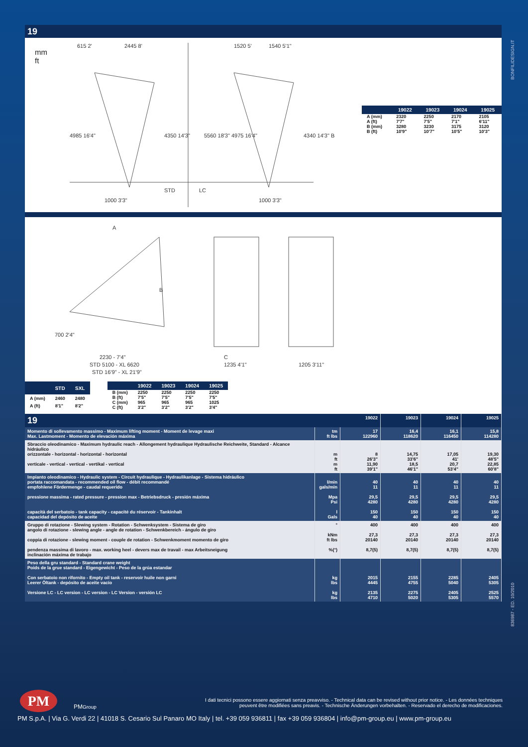BONFILIDESIGN.IT
836987 - ED. 10/2010
19
mm
ft
615 2'
2445 8'
1520 5'
1540 5'1"
4985 16'4"
4350 14'3"
5560 18'3" 4975 16'4"
4340 14'3" B
STD
LC
1000 3'3"
1000 3'3"
| | 19022 | 19023 | 19024 | 19025 |
| --- | --- | --- | --- | --- |
| A (mm) | 2320 | 2250 | 2170 | 2105 |
| A (ft) | 7'7" | 7'5" | 7'1" | 6'11" |
| B (mm) | 3280 | 3230 | 3175 | 3120 |
| B (ft) | 10'9" | 10'7" | 10'5" | 10'3" |
A
B
700 2'4"
2230 - 7'4"
STD 5100 - XL 6620
STD 16'9" - XL 21'9"
C
1235 4'1"
1205 3'11"
| | STD | SXL |
| --- | --- | --- |
| A (mm) | 2460 | 2480 |
| A (ft) | 8'1" | 8'2" |
| | 19022 | 19023 | 19024 | 19025 |
| --- | --- | --- | --- | --- |
| B (mm) | 2250 | 2250 | 2250 | 2250 |
| B (ft) | 7'5" | 7'5" | 7'5" | 7'5" |
| C (mm) | 965 | 965 | 965 | 1025 |
| C (ft) | 3'2" | 3'2" | 3'2" | 3'4" |
| 19 | | 19022 | 19023 | 19024 | 19025 |
| Momento di sollevamento massimo - Maximum lifting moment - Moment de levage maxi Max. Lastmoment - Momento de elevación máxima | tm ft lbs | 17 122960 | 16,4 118620 | 16,1 116450 | 15,8 114280 |
| Sbraccio oleodinamico - Maximum hydraulic reach - Allongement hydraulique Hydraulische Reichweite, Standard - Alcance hidráulico orizzontale - horizontal - horizontal - horizontal verticale - vertical - vertical - vertikal - vertical | m ft m ft | 8 26'3" 11,90 39'1" | 14,75 33'6" 18,5 46'1" | 17,05 41' 20,7 53'4" | 19,30 48'5" 22,85 60'8" |
| Impianto oleodinamico - Hydraulic system - Circuit hydraulique - Hydraulikanlage - Sistema hidráulico portata raccomandata - recommended oil flow - débit recommandé empfohlene Fördermenge - caudal requerido pressione massima - rated pressure - pression max - Betriebsdruck - presión máxima capacità del serbatoio - tank capacity - capacité du réservoir - Tankinhalt capacidad del depósito de aceite | l/min gals/min Mpa Psi l Gals | 40 11 29,5 4280 150 40 | 40 11 29,5 4280 150 40 | 40 11 29,5 4280 150 40 | 40 11 29,5 4280 150 40 |
| Gruppo di rotazione - Slewing system - Rotation - Schwenksystem - Sistema de giro angolo di rotazione - slewing angle - angle de rotation - Schwenkbereich - ángulo de giro coppia di rotazione - slewing moment - couple de rotation - Schwenkmoment momento de giro pendenza massima di lavoro - max. working heel - devers max de travail - max Arbeitsneigung inclinación máxima de trabajo | ° kNm ft lbs %(°) | 400 27,3 20140 8,7(5) | 400 27,3 20140 8,7(5) | 400 27,3 20140 8,7(5) | 400 27,3 20140 8,7(5) |
| Peso della gru standard - Standard crane weight Poids de la grue standard - Eigengewicht - Peso de la grúa estandar Con serbatoio non rifornito - Empty oil tank - reservoir huile non garni Leerer Öltank - depósito de aceite vacío Versione LC - LC version - LC version - LC Version - versión LC | kg lbs kg lbs | 2015 4445 2135 4710 | 2155 4755 2275 5020 | 2285 5040 2405 5305 | 2405 5305 2525 5570 |
PM
PMGroup
I dati tecnici possono essere aggiornati senza preavviso. - Technical data can be revised without prior notice. - Les données techniques peuvent être modifiées sans preavis. - Technische Änderungen vorbehalten. - Reservado el derecho de modificaciones.
PM S.p.A. | Via G. Verdi 22 | 41018 S. Cesario Sul Panaro MO Italy | tel. +39 059 936811 | fax +39 059 936804 | info@pm-group.eu | www.pm-group.eu